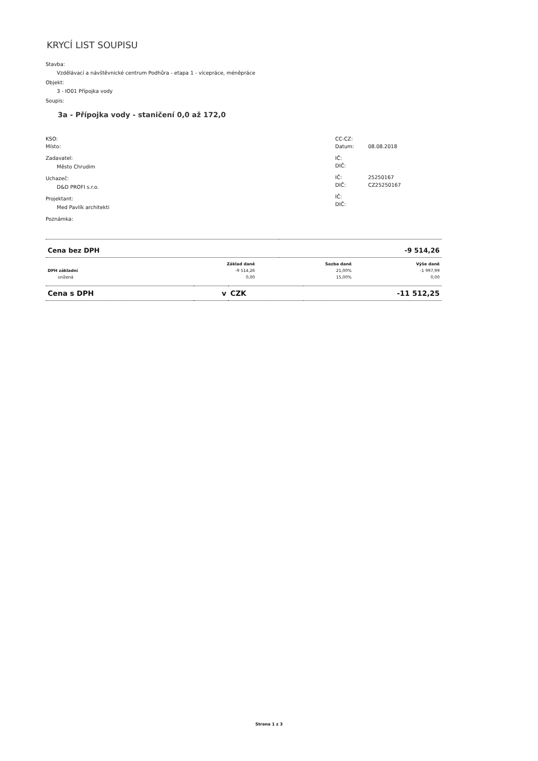KRYCÍ LIST SOUPISU
Stavba:
Vzdělávací a návštěvnické centrum Podhůra - etapa 1 - vícepráce, méněpráce
Objekt:
3 - IO01 Přípojka vody
Soupis:
3a - Přípojka vody - staničení 0,0 až 172,0
KSO:
Místo:
Zadavatel:
Město Chrudim
Uchazeč:
D&D PROFI s.r.o.
Projektant:
Med Pavlík architekti
Poznámka:
CC-CZ:
Datum: 08.08.2018
IČ:
DIČ:
IČ: 25250167
DIČ: CZ25250167
IČ:
DIČ:
| Cena bez DPH | -9 514,26 |
| | Základ daně | Sazba daně | Výše daně |
| --- | --- | --- | --- |
| DPH základní | -9 514,26 | 21,00% | -1 997,99 |
| snížená | 0,00 | 15,00% | 0,00 |
| Cena s DPH | v | CZK | -11 512,25 |
Strana 1 z 3